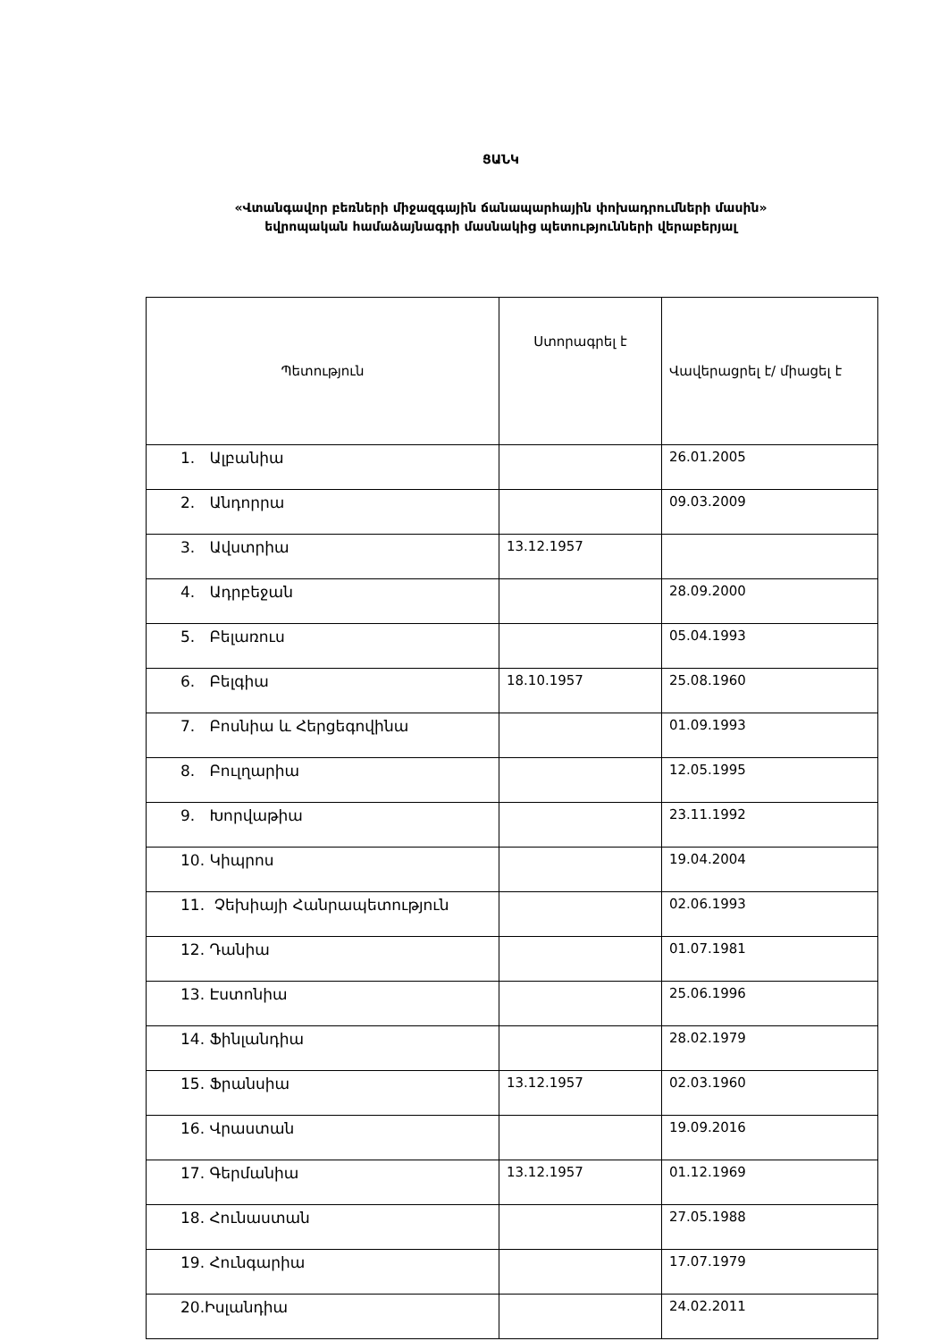ՑԱՆԿ
«Վտանգավոր բեռների միջազգային ճանապարհային փոխադրումների մասին»
եվրոպական համաձայնագրի մասնակից պետությունների վերաբերյալ
| Պետություն | Ստորագրել է | Վավերացրել է/ միացել է |
| --- | --- | --- |
| 1. Ալբանիա | | 26.01.2005 |
| 2. Անդորրա | | 09.03.2009 |
| 3. Ավստրիա | 13.12.1957 | |
| 4. Ադրբեջան | | 28.09.2000 |
| 5. Բելառուս | | 05.04.1993 |
| 6. Բելգիա | 18.10.1957 | 25.08.1960 |
| 7. Բոսնիա և Հերցեգովինա | | 01.09.1993 |
| 8. Բուլղարիա | | 12.05.1995 |
| 9. Խորվաթիա | | 23.11.1992 |
| 10. Կիպրոս | | 19.04.2004 |
| 11. Չեխիայի Հանրապետություն | | 02.06.1993 |
| 12. Դանիա | | 01.07.1981 |
| 13. Էստոնիա | | 25.06.1996 |
| 14. Ֆինլանդիա | | 28.02.1979 |
| 15. Ֆրանսիա | 13.12.1957 | 02.03.1960 |
| 16. Վրաստան | | 19.09.2016 |
| 17. Գերմանիա | 13.12.1957 | 01.12.1969 |
| 18. Հունաստան | | 27.05.1988 |
| 19. Հունգարիա | | 17.07.1979 |
| 20.Իսլանդիա | | 24.02.2011 |